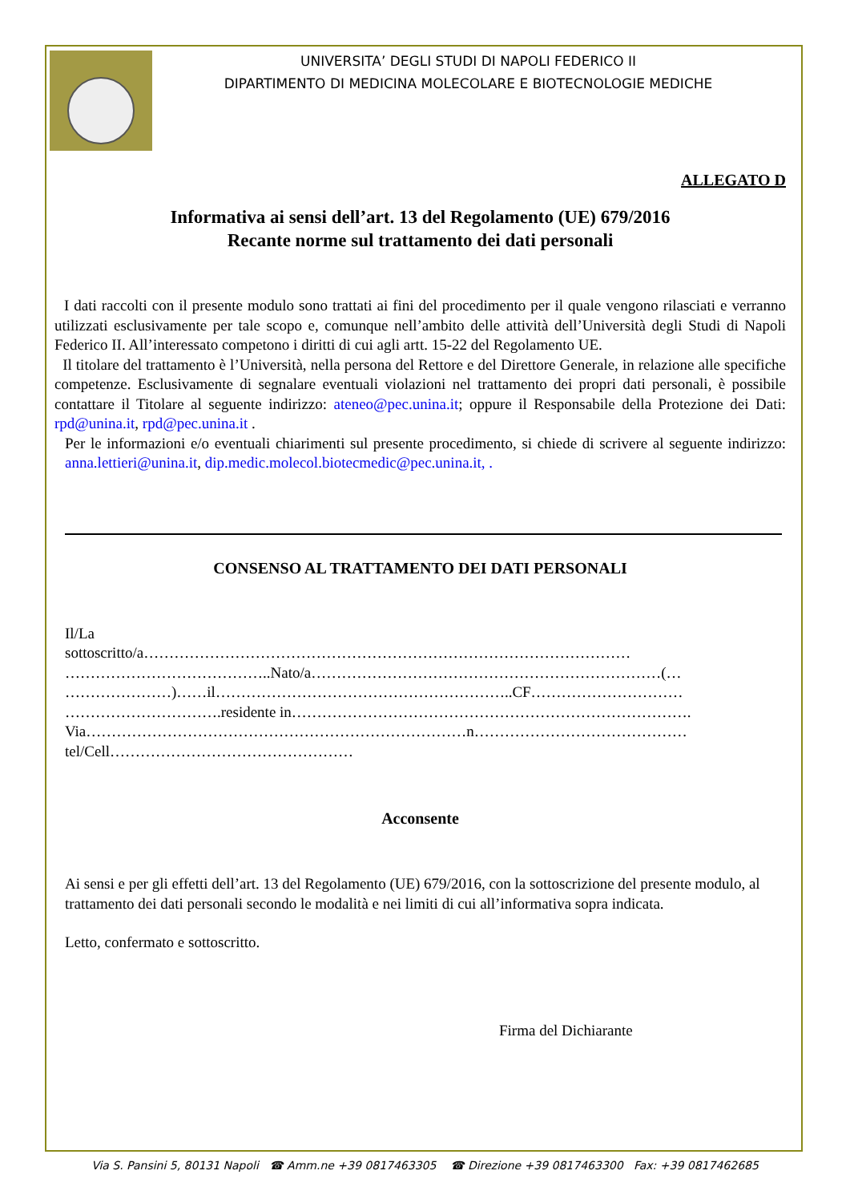UNIVERSITA’ DEGLI STUDI DI NAPOLI FEDERICO II
DIPARTIMENTO DI MEDICINA MOLECOLARE E BIOTECNOLOGIE MEDICHE
ALLEGATO D
Informativa ai sensi dell’art. 13 del Regolamento (UE) 679/2016
Recante norme sul trattamento dei dati personali
I dati raccolti con il presente modulo sono trattati ai fini del procedimento per il quale vengono rilasciati e verranno utilizzati esclusivamente per tale scopo e, comunque nell’ambito delle attività dell’Università degli Studi di Napoli Federico II. All’interessato competono i diritti di cui agli artt. 15-22 del Regolamento UE.
Il titolare del trattamento è l’Università, nella persona del Rettore e del Direttore Generale, in relazione alle specifiche competenze. Esclusivamente di segnalare eventuali violazioni nel trattamento dei propri dati personali, è possibile contattare il Titolare al seguente indirizzo: ateneo@pec.unina.it; oppure il Responsabile della Protezione dei Dati: rpd@unina.it, rpd@pec.unina.it .
Per le informazioni e/o eventuali chiarimenti sul presente procedimento, si chiede di scrivere al seguente indirizzo: anna.lettieri@unina.it, dip.medic.molecol.biotecmedic@pec.unina.it, .
CONSENSO AL TRATTAMENTO DEI DATI PERSONALI
Il/La
sottoscritto/a……………………………………………………………………………………
…………………………………..Nato/a……………………………………………………………(…
…………………)……il…………………………………………………..CF…………………………
………………………….residente in…………………………………………………………………….
Via…………………………………………………………………n……………………………………
tel/Cell…………………………………………
Acconsente
Ai sensi e per gli effetti dell’art. 13 del Regolamento (UE) 679/2016, con la sottoscrizione del presente modulo, al trattamento dei dati personali secondo le modalità e nei limiti di cui all’informativa sopra indicata.
Letto, confermato e sottoscritto.
Firma del Dichiarante
Via S. Pansini 5, 80131 Napoli ☎ Amm.ne +39 0817463305 ☎ Direzione +39 0817463300 Fax: +39 0817462685